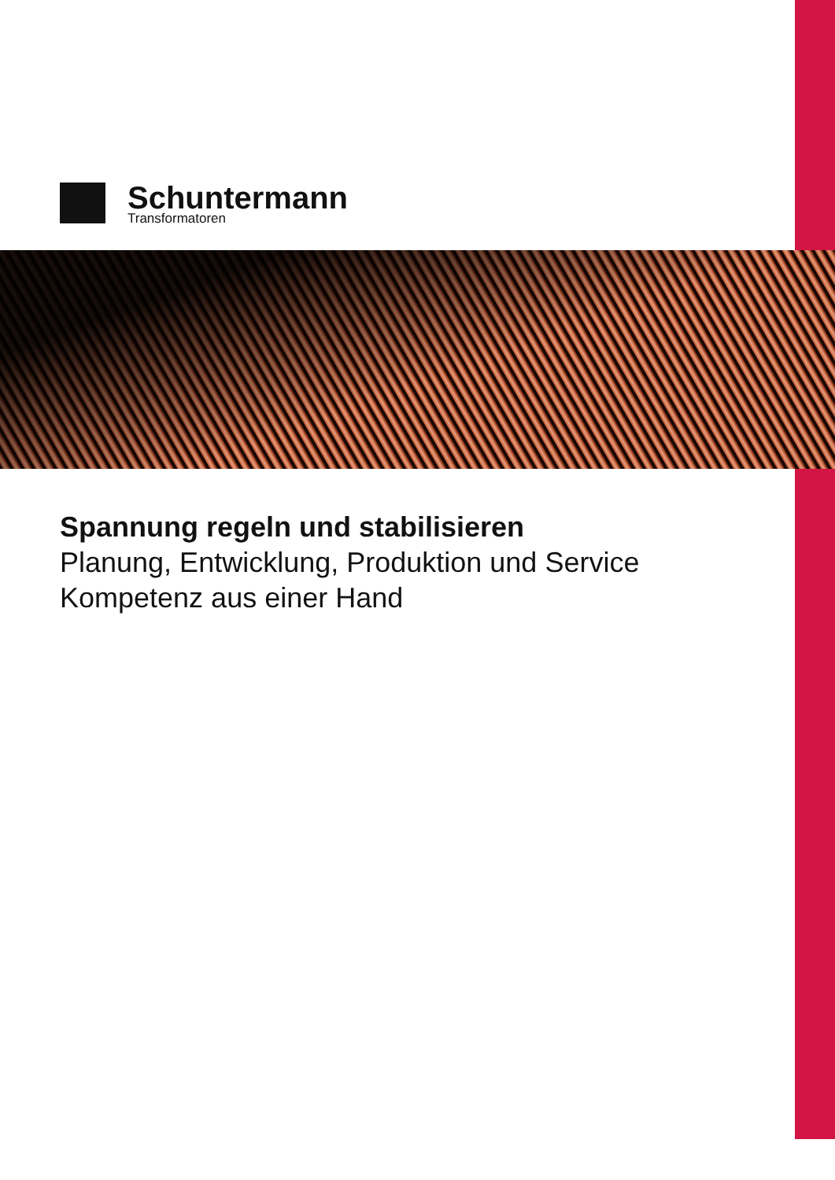Schuntermann
Transformatoren
Spannung regeln und stabilisieren
Planung, Entwicklung, Produktion und Service
Kompetenz aus einer Hand